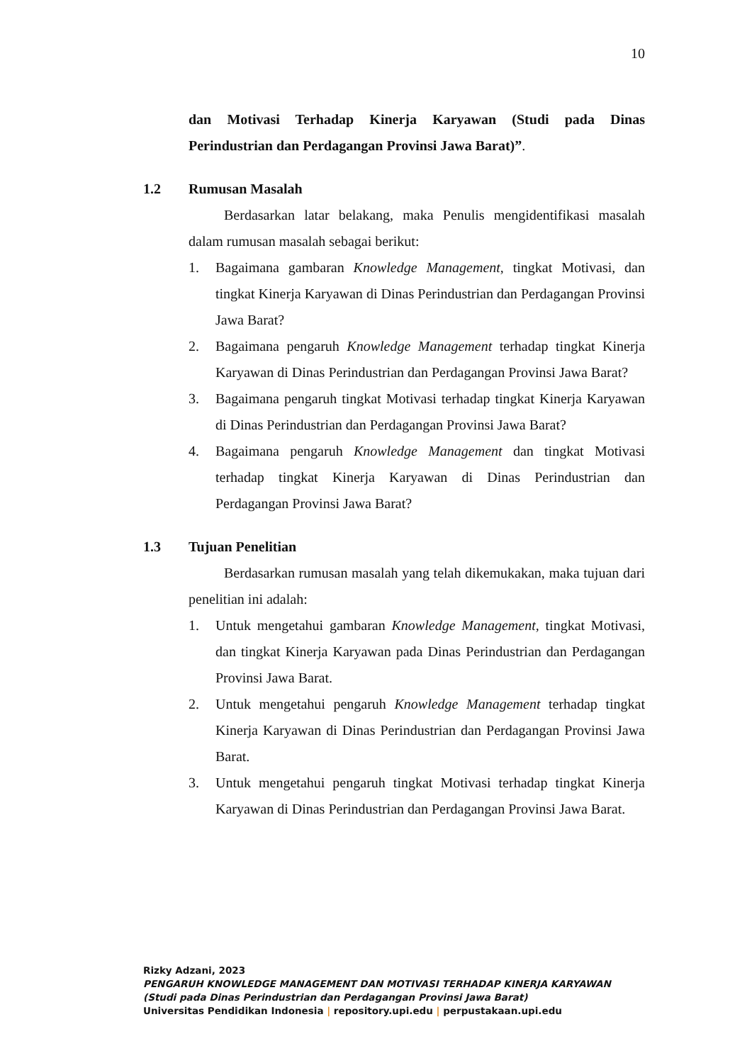10
dan Motivasi Terhadap Kinerja Karyawan (Studi pada Dinas Perindustrian dan Perdagangan Provinsi Jawa Barat)”.
1.2 Rumusan Masalah
Berdasarkan latar belakang, maka Penulis mengidentifikasi masalah dalam rumusan masalah sebagai berikut:
1. Bagaimana gambaran Knowledge Management, tingkat Motivasi, dan tingkat Kinerja Karyawan di Dinas Perindustrian dan Perdagangan Provinsi Jawa Barat?
2. Bagaimana pengaruh Knowledge Management terhadap tingkat Kinerja Karyawan di Dinas Perindustrian dan Perdagangan Provinsi Jawa Barat?
3. Bagaimana pengaruh tingkat Motivasi terhadap tingkat Kinerja Karyawan di Dinas Perindustrian dan Perdagangan Provinsi Jawa Barat?
4. Bagaimana pengaruh Knowledge Management dan tingkat Motivasi terhadap tingkat Kinerja Karyawan di Dinas Perindustrian dan Perdagangan Provinsi Jawa Barat?
1.3 Tujuan Penelitian
Berdasarkan rumusan masalah yang telah dikemukakan, maka tujuan dari penelitian ini adalah:
1. Untuk mengetahui gambaran Knowledge Management, tingkat Motivasi, dan tingkat Kinerja Karyawan pada Dinas Perindustrian dan Perdagangan Provinsi Jawa Barat.
2. Untuk mengetahui pengaruh Knowledge Management terhadap tingkat Kinerja Karyawan di Dinas Perindustrian dan Perdagangan Provinsi Jawa Barat.
3. Untuk mengetahui pengaruh tingkat Motivasi terhadap tingkat Kinerja Karyawan di Dinas Perindustrian dan Perdagangan Provinsi Jawa Barat.
Rizky Adzani, 2023
PENGARUH KNOWLEDGE MANAGEMENT DAN MOTIVASI TERHADAP KINERJA KARYAWAN
(Studi pada Dinas Perindustrian dan Perdagangan Provinsi Jawa Barat)
Universitas Pendidikan Indonesia | repository.upi.edu | perpustakaan.upi.edu